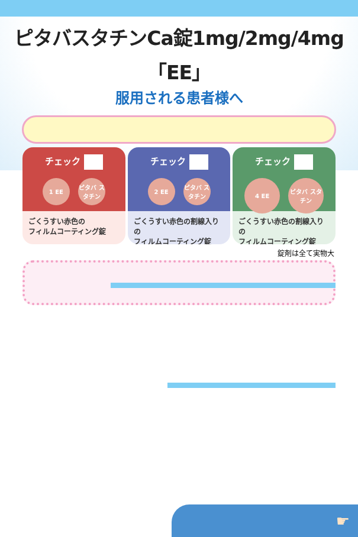ピタバスタチンCa錠1mg/2mg/4mg「EE」
服用される患者様へ
チェック
1 EE ピタバ スタチン
ごくうすい赤色の
フィルムコーティング錠
チェック
2 EE ピタバ スタチン
ごくうすい赤色の割線入りの
フィルムコーティング錠
チェック
4 EE ピタバ スタチン
ごくうすい赤色の割線入りの
フィルムコーティング錠
錠剤は全て実物大
☛